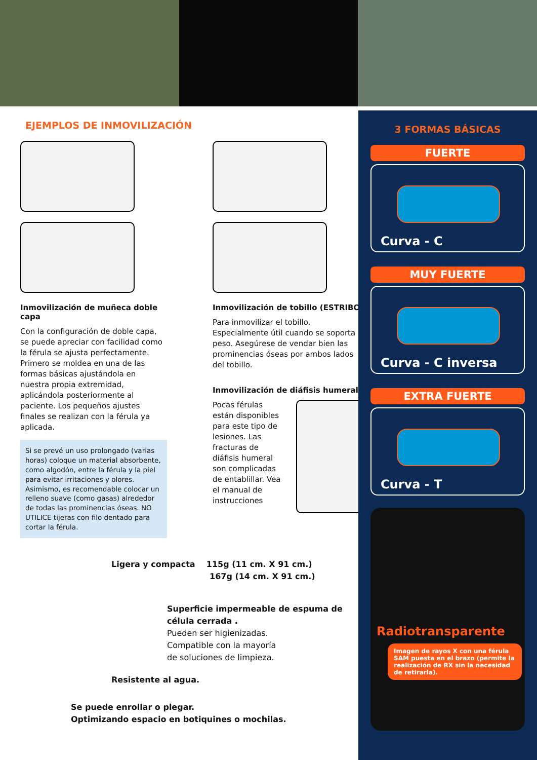EJEMPLOS DE INMOVILIZACIÓN
Inmovilización de muñeca doble capa
Con la configuración de doble capa, se puede apreciar con facilidad como la férula se ajusta perfectamente. Primero se moldea en una de las formas básicas ajustándola en nuestra propia extremidad, aplicándola posteriormente al paciente. Los pequeños ajustes finales se realizan con la férula ya aplicada.
Si se prevé un uso prolongado (varias horas) coloque un material absorbente, como algodón, entre la férula y la piel para evitar irritaciones y olores. Asimismo, es recomendable colocar un relleno suave (como gasas) alrededor de todas las prominencias óseas. NO UTILICE tijeras con filo dentado para cortar la férula.
Inmovilización de tobillo (ESTRIBO)
Para inmovilizar el tobillo. Especialmente útil cuando se soporta peso. Asegúrese de vendar bien las prominencias óseas por ambos lados del tobillo.
Inmovilización de diáfisis humeral
Pocas férulas están disponibles para este tipo de lesiones. Las fracturas de diáfisis humeral son complicadas de entablillar. Vea el manual de instrucciones
Ligera y compacta 115g (11 cm. X 91 cm.)
167g (14 cm. X 91 cm.)
Superficie impermeable de espuma de célula cerrada .
Pueden ser higienizadas.
Compatible con la mayoría
de soluciones de limpieza.
Resistente al agua.
Se puede enrollar o plegar.
Optimizando espacio en botiquines o mochilas.
3 FORMAS BÁSICAS
FUERTE
Curva - C
MUY FUERTE
Curva - C inversa
EXTRA FUERTE
Curva - T
Radiotransparente
Imagen de rayos X con una férula SAM puesta en el brazo (permite la realización de RX sin la necesidad de retirarla).